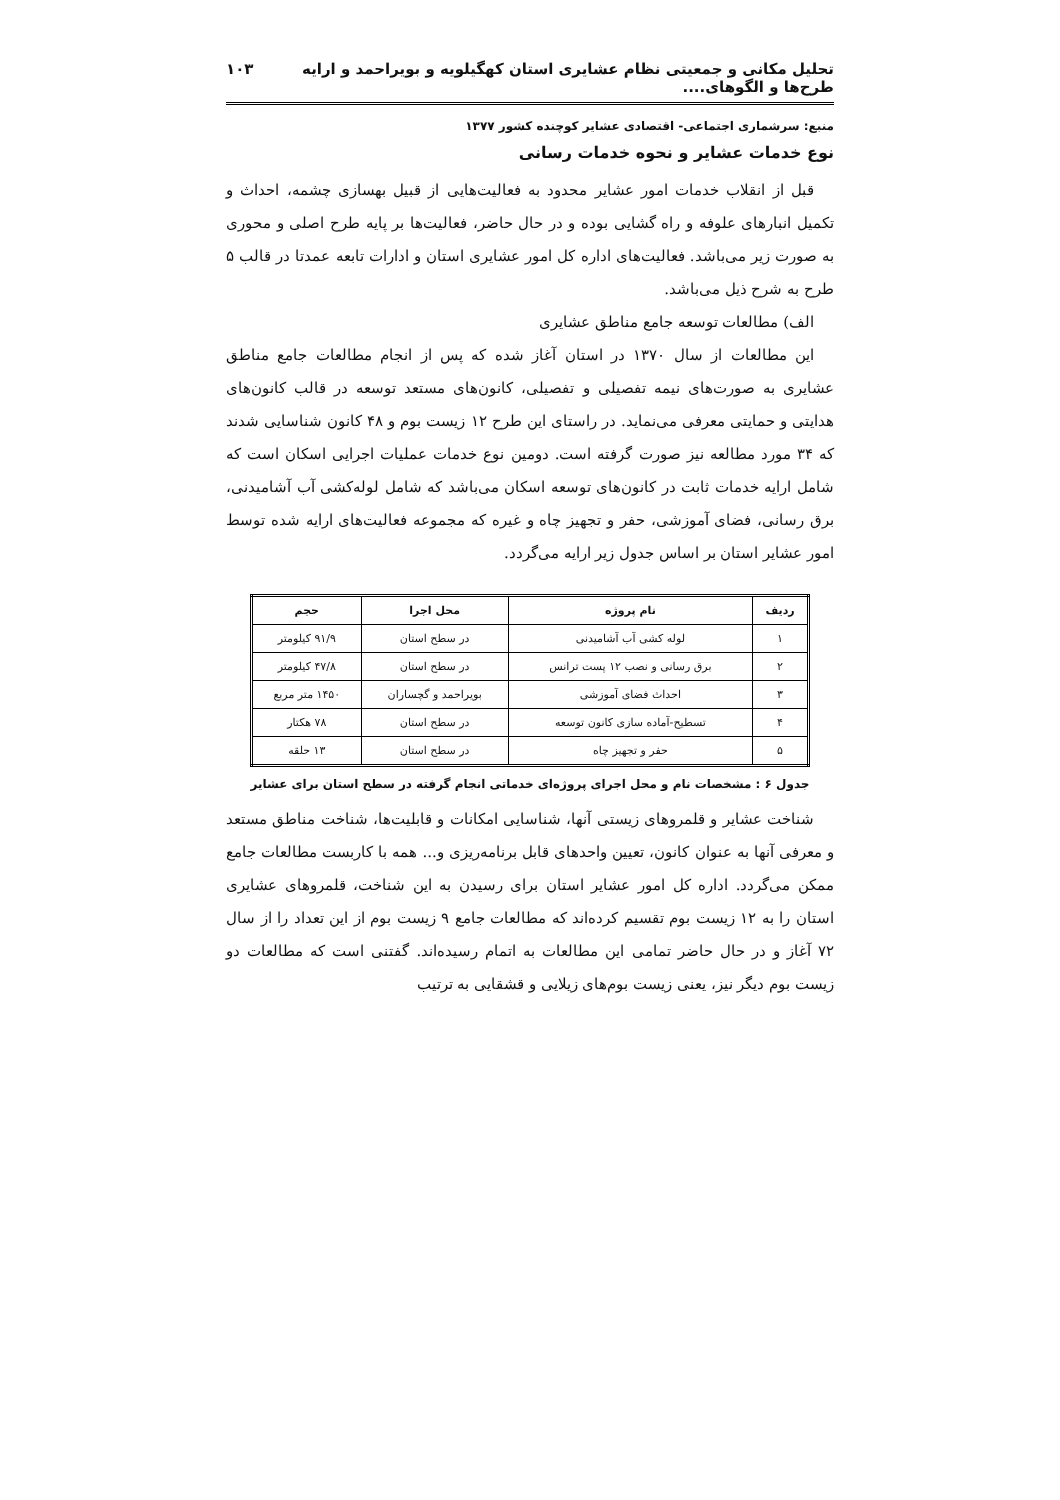تحلیل مکانی و جمعیتی نظام عشایری استان کهگیلویه و بویراحمد و ارایه طرح‌ها و الگوهای.... ۱۰۳
منبع: سرشماری اجتماعی- اقتصادی عشایر کوچنده کشور ۱۳۷۷
نوع خدمات عشایر و نحوه خدمات رسانی
قبل از انقلاب خدمات امور عشایر محدود به فعالیت‌هایی از قبیل بهسازی چشمه، احداث و تکمیل انبارهای علوفه و راه گشایی بوده و در حال حاضر، فعالیت‌ها بر پایه طرح اصلی و محوری به صورت زیر می‌باشد. فعالیت‌های اداره کل امور عشایری استان و ادارات تابعه عمدتا در قالب ۵ طرح به شرح ذیل می‌باشد.
الف) مطالعات توسعه جامع مناطق عشایری
این مطالعات از سال ۱۳۷۰ در استان آغاز شده که پس از انجام مطالعات جامع مناطق عشایری به صورت‌های نیمه تفصیلی و تفصیلی، کانون‌های مستعد توسعه در قالب کانون‌های هدایتی و حمایتی معرفی می‌نماید. در راستای این طرح ۱۲ زیست بوم و ۴۸ کانون شناسایی شدند که ۳۴ مورد مطالعه نیز صورت گرفته است. دومین نوع خدمات عملیات اجرایی اسکان است که شامل ارایه خدمات ثابت در کانون‌های توسعه اسکان می‌باشد که شامل لوله‌کشی آب آشامیدنی، برق رسانی، فضای آموزشی، حفر و تجهیز چاه و غیره که مجموعه فعالیت‌های ارایه شده توسط امور عشایر استان بر اساس جدول زیر ارایه می‌گردد.
| ردیف | نام پروژه | محل اجرا | حجم |
| --- | --- | --- | --- |
| ۱ | لوله کشی آب آشامیدنی | در سطح استان | ۹۱/۹ کیلومتر |
| ۲ | برق رسانی و نصب ۱۲ پست ترانس | در سطح استان | ۴۷/۸ کیلومتر |
| ۳ | احداث فضای آموزشی | بویراحمد و گچساران | ۱۴۵۰ متر مربع |
| ۴ | تسطیح-آماده سازی کانون توسعه | در سطح استان | ۷۸ هکتار |
| ۵ | حفر و تجهیز چاه | در سطح استان | ۱۳ حلقه |
جدول ۶ : مشخصات نام و محل اجرای پروژه‌ای خدماتی انجام گرفته در سطح استان برای عشایر
شناخت عشایر و قلمروهای زیستی آنها، شناسایی امکانات و قابلیت‌ها، شناخت مناطق مستعد و معرفی آنها به عنوان کانون، تعیین واحدهای قابل برنامه‌ریزی و... همه با کاربست مطالعات جامع ممکن می‌گردد. اداره کل امور عشایر استان برای رسیدن به این شناخت، قلمروهای عشایری استان را به ۱۲ زیست بوم تقسیم کرده‌اند که مطالعات جامع ۹ زیست بوم از این تعداد را از سال ۷۲ آغاز و در حال حاضر تمامی این مطالعات به اتمام رسیده‌اند. گفتنی است که مطالعات دو زیست بوم دیگر نیز، یعنی زیست بوم‌های زیلایی و قشقایی به ترتیب